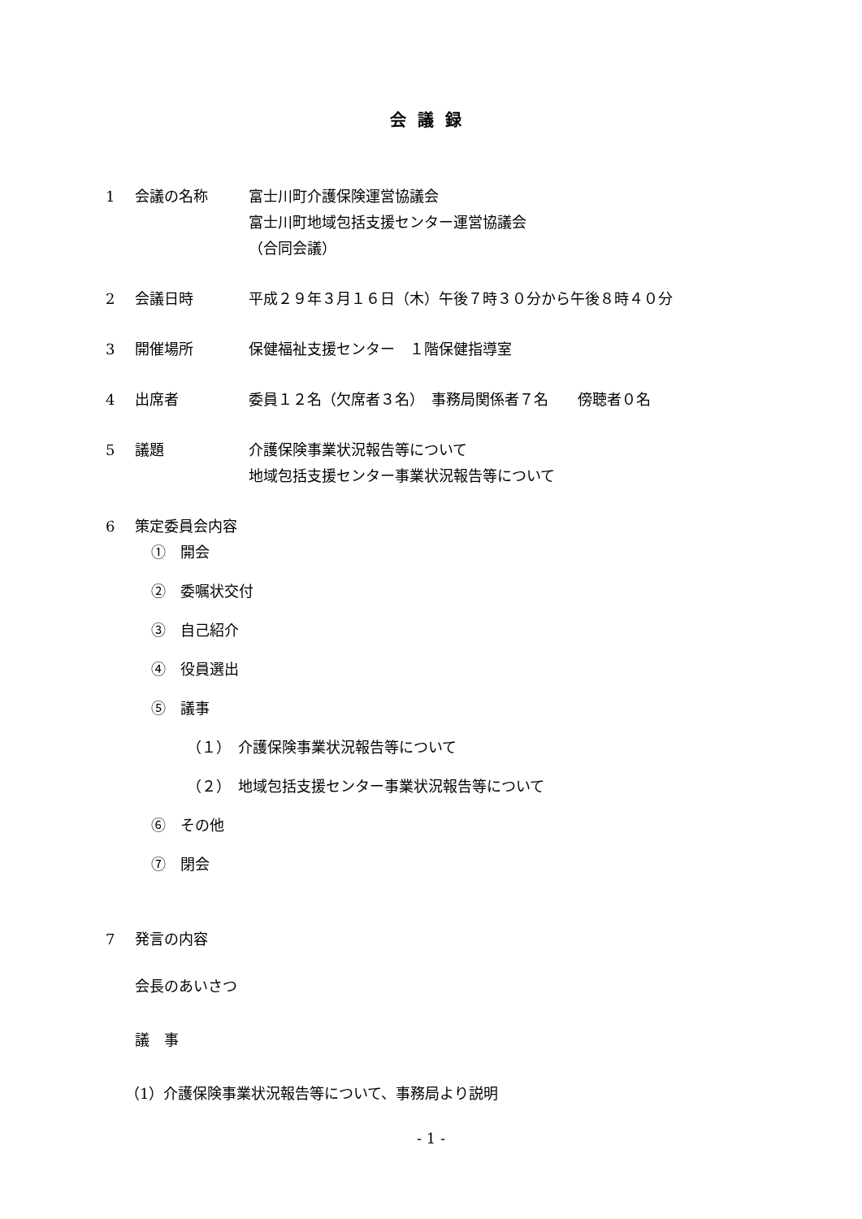会議録
1 会議の名称 富士川町介護保険運営協議会
富士川町地域包括支援センター運営協議会
（合同会議）
2 会議日時 平成２９年３月１６日（木）午後７時３０分から午後８時４０分
3 開催場所 保健福祉支援センター　１階保健指導室
4 出席者 委員１２名（欠席者３名）　事務局関係者７名　　傍聴者０名
5 議題 介護保険事業状況報告等について
地域包括支援センター事業状況報告等について
6 策定委員会内容
①　開会
②　委嘱状交付
③　自己紹介
④　役員選出
⑤　議事
（１）　介護保険事業状況報告等について
（２）　地域包括支援センター事業状況報告等について
⑥　その他
⑦　閉会
7 発言の内容
会長のあいさつ
議　事
（1）介護保険事業状況報告等について、事務局より説明
- 1 -